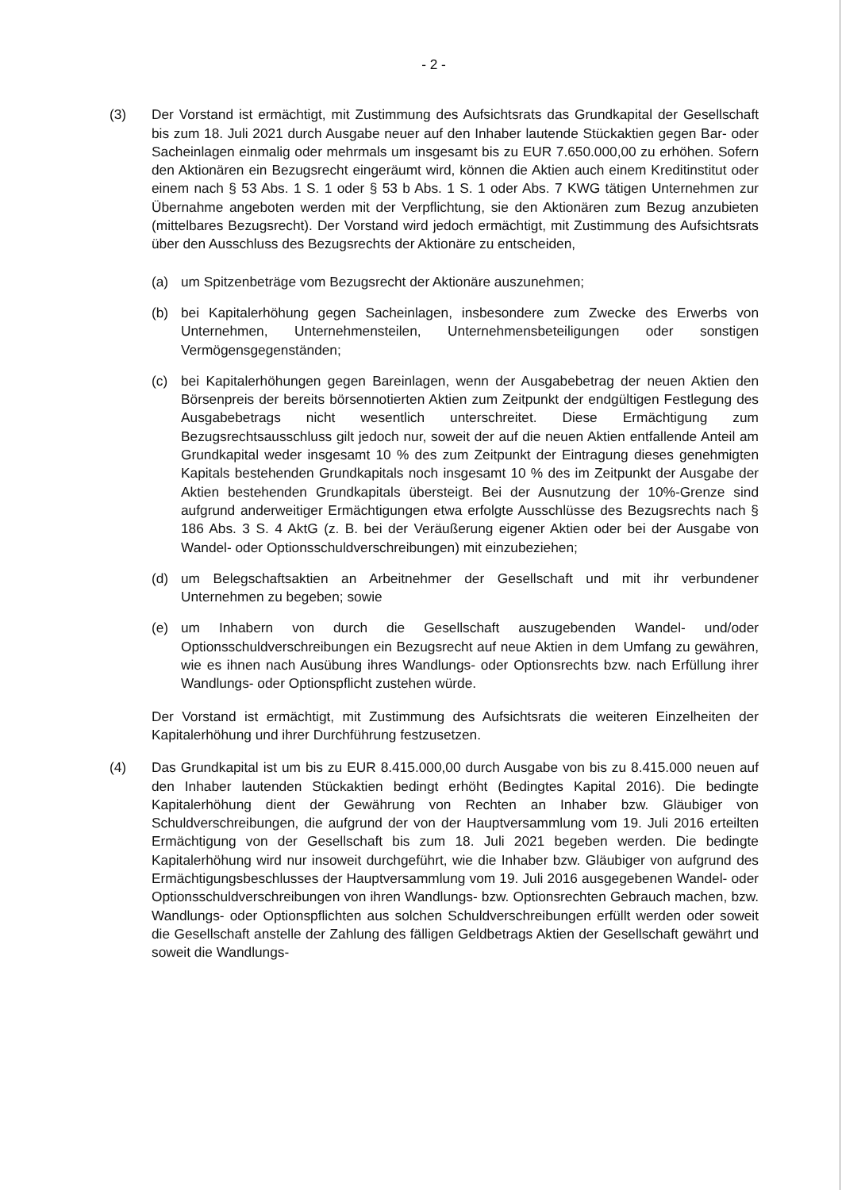- 2 -
(3) Der Vorstand ist ermächtigt, mit Zustimmung des Aufsichtsrats das Grundkapital der Gesellschaft bis zum 18. Juli 2021 durch Ausgabe neuer auf den Inhaber lautende Stückaktien gegen Bar- oder Sacheinlagen einmalig oder mehrmals um insgesamt bis zu EUR 7.650.000,00 zu erhöhen. Sofern den Aktionären ein Bezugsrecht eingeräumt wird, können die Aktien auch einem Kreditinstitut oder einem nach § 53 Abs. 1 S. 1 oder § 53 b Abs. 1 S. 1 oder Abs. 7 KWG tätigen Unternehmen zur Übernahme angeboten werden mit der Verpflichtung, sie den Aktionären zum Bezug anzubieten (mittelbares Bezugsrecht). Der Vorstand wird jedoch ermächtigt, mit Zustimmung des Aufsichtsrats über den Ausschluss des Bezugsrechts der Aktionäre zu entscheiden,
(a) um Spitzenbeträge vom Bezugsrecht der Aktionäre auszunehmen;
(b) bei Kapitalerhöhung gegen Sacheinlagen, insbesondere zum Zwecke des Erwerbs von Unternehmen, Unternehmensteilen, Unternehmensbeteiligungen oder sonstigen Vermögensgegenständen;
(c) bei Kapitalerhöhungen gegen Bareinlagen, wenn der Ausgabebetrag der neuen Aktien den Börsenpreis der bereits börsennotierten Aktien zum Zeitpunkt der endgültigen Festlegung des Ausgabebetrags nicht wesentlich unterschreitet. Diese Ermächtigung zum Bezugsrechtsausschluss gilt jedoch nur, soweit der auf die neuen Aktien entfallende Anteil am Grundkapital weder insgesamt 10 % des zum Zeitpunkt der Eintragung dieses genehmigten Kapitals bestehenden Grundkapitals noch insgesamt 10 % des im Zeitpunkt der Ausgabe der Aktien bestehenden Grundkapitals übersteigt. Bei der Ausnutzung der 10%-Grenze sind aufgrund anderweitiger Ermächtigungen etwa erfolgte Ausschlüsse des Bezugsrechts nach § 186 Abs. 3 S. 4 AktG (z. B. bei der Veräußerung eigener Aktien oder bei der Ausgabe von Wandel- oder Optionsschuldverschreibungen) mit einzubeziehen;
(d) um Belegschaftsaktien an Arbeitnehmer der Gesellschaft und mit ihr verbundener Unternehmen zu begeben; sowie
(e) um Inhabern von durch die Gesellschaft auszugebenden Wandel- und/oder Optionsschuldverschreibungen ein Bezugsrecht auf neue Aktien in dem Umfang zu gewähren, wie es ihnen nach Ausübung ihres Wandlungs- oder Optionsrechts bzw. nach Erfüllung ihrer Wandlungs- oder Optionspflicht zustehen würde.
Der Vorstand ist ermächtigt, mit Zustimmung des Aufsichtsrats die weiteren Einzelheiten der Kapitalerhöhung und ihrer Durchführung festzusetzen.
(4) Das Grundkapital ist um bis zu EUR 8.415.000,00 durch Ausgabe von bis zu 8.415.000 neuen auf den Inhaber lautenden Stückaktien bedingt erhöht (Bedingtes Kapital 2016). Die bedingte Kapitalerhöhung dient der Gewährung von Rechten an Inhaber bzw. Gläubiger von Schuldverschreibungen, die aufgrund der von der Hauptversammlung vom 19. Juli 2016 erteilten Ermächtigung von der Gesellschaft bis zum 18. Juli 2021 begeben werden. Die bedingte Kapitalerhöhung wird nur insoweit durchgeführt, wie die Inhaber bzw. Gläubiger von aufgrund des Ermächtigungsbeschlusses der Hauptversammlung vom 19. Juli 2016 ausgegebenen Wandel- oder Optionsschuldverschreibungen von ihren Wandlungs- bzw. Optionsrechten Gebrauch machen, bzw. Wandlungs- oder Optionspflichten aus solchen Schuldverschreibungen erfüllt werden oder soweit die Gesellschaft anstelle der Zahlung des fälligen Geldbetrags Aktien der Gesellschaft gewährt und soweit die Wandlungs-